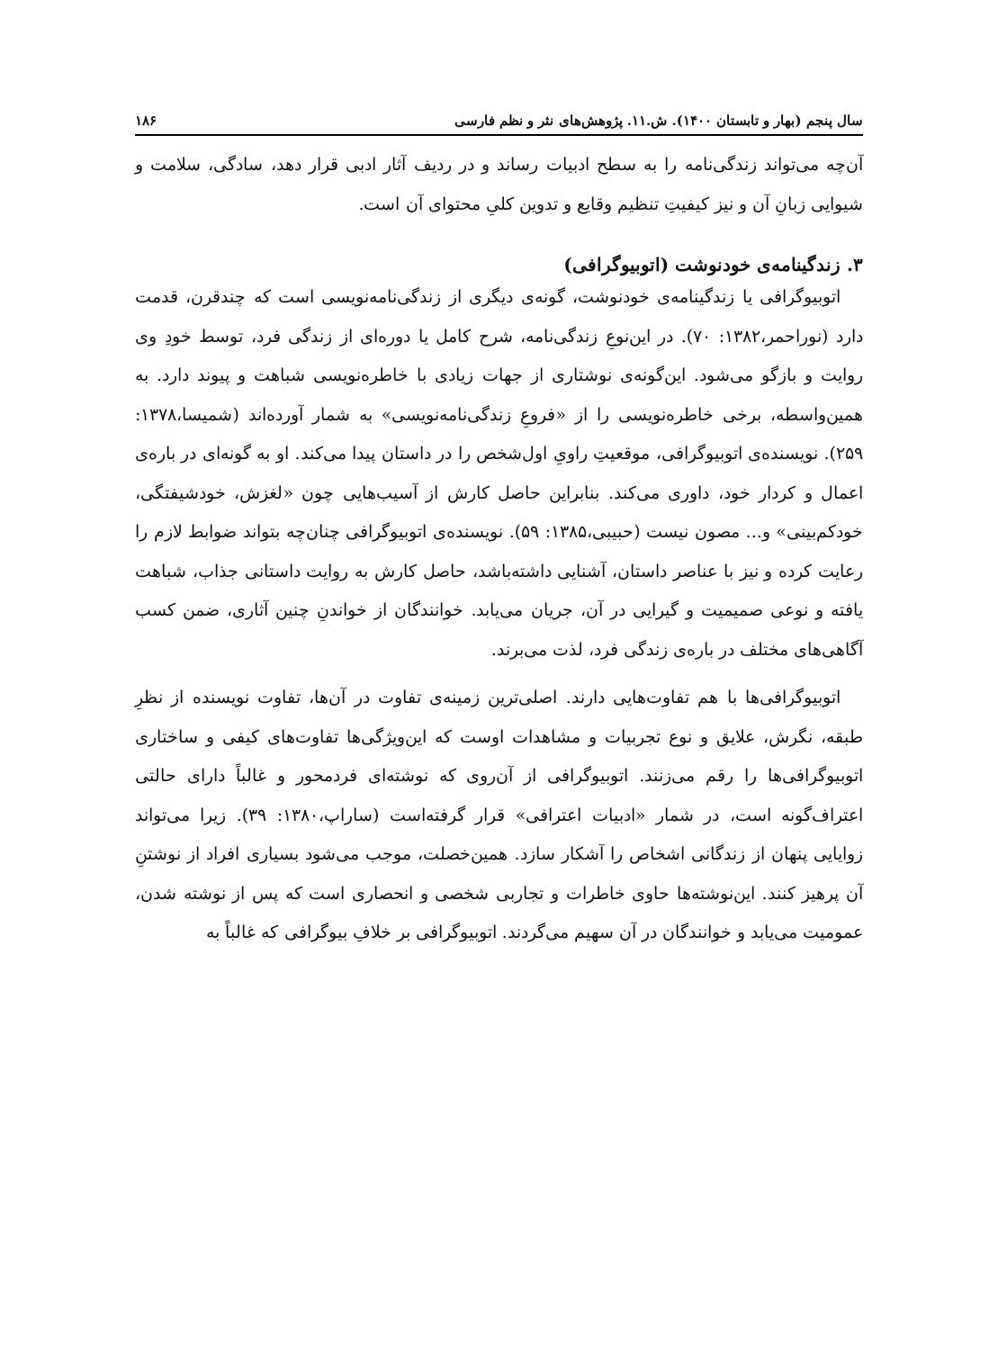سال پنجم (بهار و تابستان ۱۴۰۰). ش.۱۱. پژوهش‌های نثر و نظم فارسی ۱۸۶
آن‌چه می‌تواند زندگی‌نامه را به سطح ادبیات رساند و در ردیف آثار ادبی قرار دهد، سادگی، سلامت و شیوایی زبانِ آن و نیز کیفیتِ تنظیم وقایع و تدوین کلیِ محتوای آن است.
۳. زندگینامه‌ی خودنوشت (اتوبیوگرافی)
اتوبیوگرافی یا زندگینامه‌ی خودنوشت، گونه‌ی دیگری از زندگی‌نامه‌نویسی است که چندقرن، قدمت دارد (نوراحمر،۱۳۸۲: ۷۰). در این‌نوعِ زندگی‌نامه، شرح کامل یا دوره‌ای از زندگی فرد، توسط خودِ وی روایت و بازگو می‌شود. این‌گونه‌ی نوشتاری از جهات زیادی با خاطره‌نویسی شباهت و پیوند دارد. به همین‌واسطه، برخی خاطره‌نویسی را از «فروعِ زندگی‌نامه‌نویسی» به شمار آورده‌اند (شمیسا،۱۳۷۸: ۲۵۹). نویسنده‌ی اتوبیوگرافی، موقعیتِ راویِ اول‌شخص را در داستان پیدا می‌کند. او به گونه‌ای در باره‌ی اعمال و کردار خود، داوری می‌کند. بنابراین حاصل کارش از آسیب‌هایی چون «لغزش، خودشیفتگی، خودکم‌بینی» و... مصون نیست (حبیبی،۱۳۸۵: ۵۹). نویسنده‌ی اتوبیوگرافی چنان‌چه بتواند ضوابط لازم را رعایت کرده و نیز با عناصر داستان، آشنایی داشته‌باشد، حاصل کارش به روایت داستانی جذاب، شباهت یافته و نوعی صمیمیت و گیرایی در آن، جریان می‌یابد. خوانندگان از خواندنِ چنین آثاری، ضمن کسب آگاهی‌های مختلف در باره‌ی زندگی فرد، لذت می‌برند.
اتوبیوگرافی‌ها با هم تفاوت‌هایی دارند. اصلی‌ترین زمینه‌ی تفاوت در آن‌ها، تفاوت نویسنده از نظرِ طبقه، نگرش، علایق و نوع تجربیات و مشاهدات اوست که این‌ویژگی‌ها تفاوت‌های کیفی و ساختاری اتوبیوگرافی‌ها را رقم می‌زنند. اتوبیوگرافی از آن‌روی که نوشته‌ای فردمحور و غالباً دارای حالتی اعتراف‌گونه است، در شمار «ادبیات اعترافی» قرار گرفته‌است (ساراپ،۱۳۸۰: ۳۹). زیرا می‌تواند زوایایی پنهان از زندگانی اشخاص را آشکار سازد. همین‌خصلت، موجب می‌شود بسیاری افراد از نوشتنِ آن پرهیز کنند. این‌نوشته‌ها حاوی خاطرات و تجاربی شخصی و انحصاری است که پس از نوشته شدن، عمومیت می‌یابد و خوانندگان در آن سهیم می‌گردند. اتوبیوگرافی بر خلافِ بیوگرافی که غالباً به